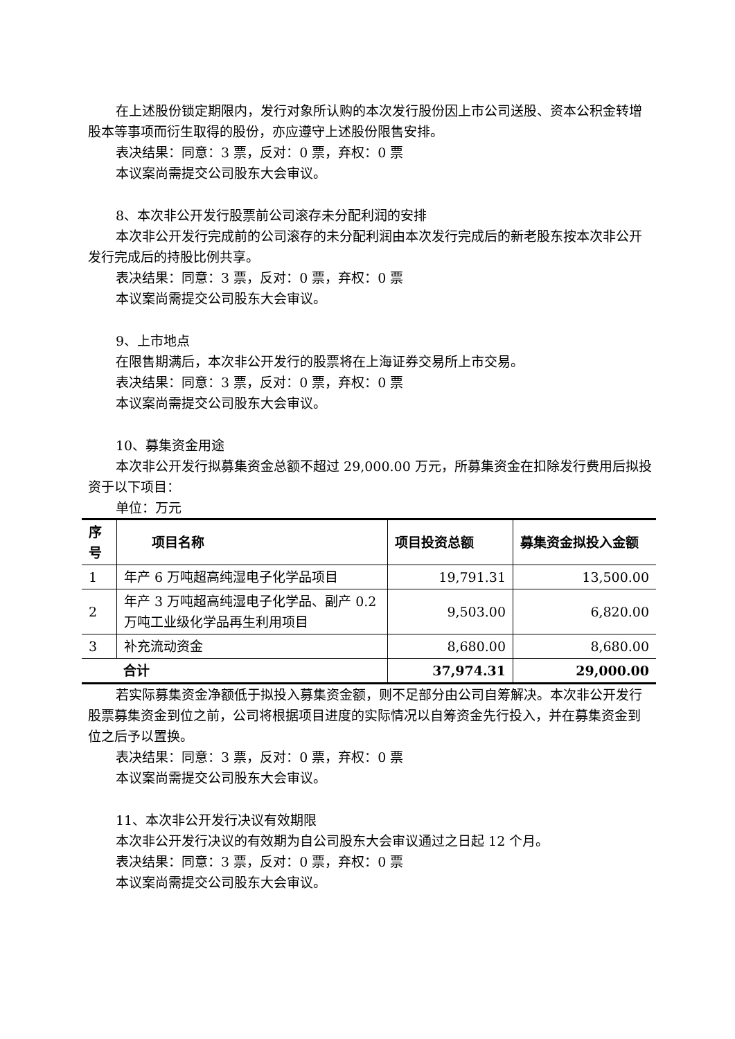在上述股份锁定期限内，发行对象所认购的本次发行股份因上市公司送股、资本公积金转增股本等事项而衍生取得的股份，亦应遵守上述股份限售安排。
表决结果：同意：3 票，反对：0 票，弃权：0 票
本议案尚需提交公司股东大会审议。
8、本次非公开发行股票前公司滚存未分配利润的安排
本次非公开发行完成前的公司滚存的未分配利润由本次发行完成后的新老股东按本次非公开发行完成后的持股比例共享。
表决结果：同意：3 票，反对：0 票，弃权：0 票
本议案尚需提交公司股东大会审议。
9、上市地点
在限售期满后，本次非公开发行的股票将在上海证券交易所上市交易。
表决结果：同意：3 票，反对：0 票，弃权：0 票
本议案尚需提交公司股东大会审议。
10、募集资金用途
本次非公开发行拟募集资金总额不超过 29,000.00 万元，所募集资金在扣除发行费用后拟投资于以下项目：
单位：万元
| 序号 | 项目名称 | 项目投资总额 | 募集资金拟投入金额 |
| --- | --- | --- | --- |
| 1 | 年产 6 万吨超高纯湿电子化学品项目 | 19,791.31 | 13,500.00 |
| 2 | 年产 3 万吨超高纯湿电子化学品、副产 0.2 万吨工业级化学品再生利用项目 | 9,503.00 | 6,820.00 |
| 3 | 补充流动资金 | 8,680.00 | 8,680.00 |
| 合计 | | 37,974.31 | 29,000.00 |
若实际募集资金净额低于拟投入募集资金额，则不足部分由公司自筹解决。本次非公开发行股票募集资金到位之前，公司将根据项目进度的实际情况以自筹资金先行投入，并在募集资金到位之后予以置换。
表决结果：同意：3 票，反对：0 票，弃权：0 票
本议案尚需提交公司股东大会审议。
11、本次非公开发行决议有效期限
本次非公开发行决议的有效期为自公司股东大会审议通过之日起 12 个月。
表决结果：同意：3 票，反对：0 票，弃权：0 票
本议案尚需提交公司股东大会审议。